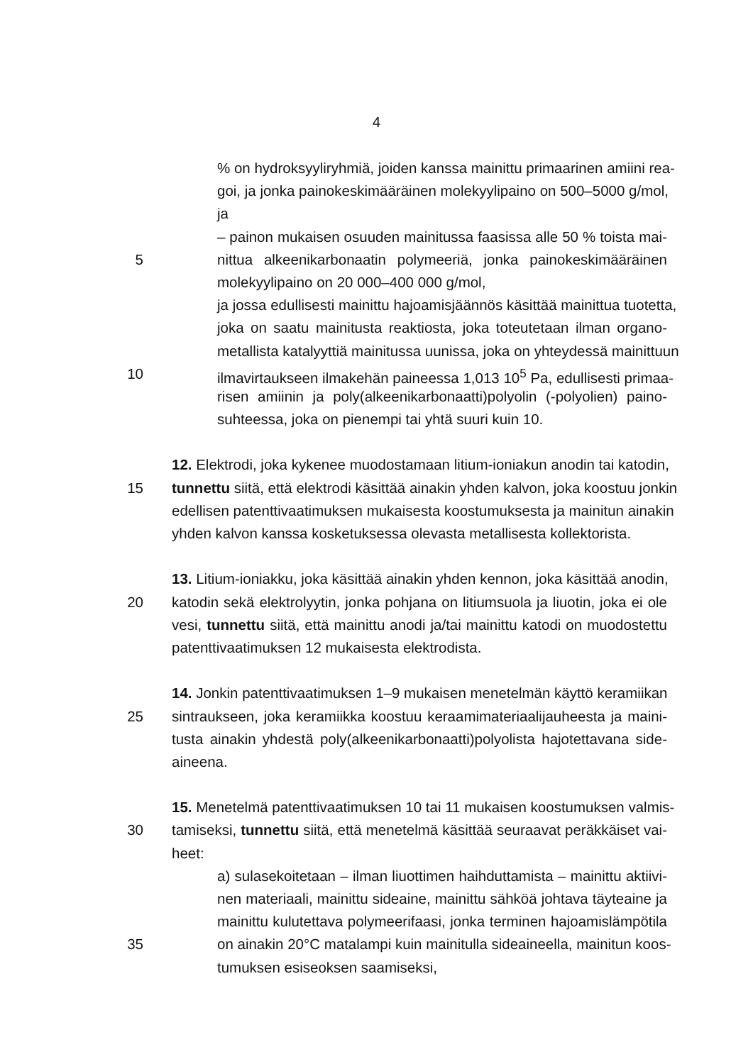4
% on hydroksyyliryhmiä, joiden kanssa mainittu primaarinen amiini rea-
goi, ja jonka painokeskimääräinen molekyylipaino on 500–5000 g/mol,
ja
– painon mukaisen osuuden mainitussa faasissa alle 50 % toista mai-
5 nittua alkeenikarbonaatin polymeeriä, jonka painokeskimääräinen
molekyylipaino on 20 000–400 000 g/mol,
ja jossa edullisesti mainittu hajoamisjäännös käsittää mainittua tuotetta,
joka on saatu mainitusta reaktiosta, joka toteutetaan ilman organo-
metallista katalyyttiä mainitussa uunissa, joka on yhteydessä mainittuun
10 ilmavirtaukseen ilmakehän paineessa 1,013 10<sup>5</sup> Pa, edullisesti primaa-
risen amiinin ja poly(alkeenikarbonaatti)polyolin (-polyolien) paino-
suhteessa, joka on pienempi tai yhtä suuri kuin 10.
12. Elektrodi, joka kykenee muodostamaan litium-ioniakun anodin tai katodin,
15 tunnettu siitä, että elektrodi käsittää ainakin yhden kalvon, joka koostuu jonkin
edellisen patenttivaatimuksen mukaisesta koostumuksesta ja mainitun ainakin
yhden kalvon kanssa kosketuksessa olevasta metallisesta kollektorista.
13. Litium-ioniakku, joka käsittää ainakin yhden kennon, joka käsittää anodin,
20 katodin sekä elektrolyytin, jonka pohjana on litiumsuola ja liuotin, joka ei ole
vesi, tunnettu siitä, että mainittu anodi ja/tai mainittu katodi on muodostettu
patenttivaatimuksen 12 mukaisesta elektrodista.
14. Jonkin patenttivaatimuksen 1–9 mukaisen menetelmän käyttö keramiikan
25 sintraukseen, joka keramiikka koostuu keraamimateriaalijauheesta ja maini-
tusta ainakin yhdestä poly(alkeenikarbonaatti)polyolista hajotettavana side-
aineena.
15. Menetelmä patenttivaatimuksen 10 tai 11 mukaisen koostumuksen valmis-
30 tamiseksi, tunnettu siitä, että menetelmä käsittää seuraavat peräkkäiset vai-
heet:
a) sulasekoitetaan – ilman liuottimen haihduttamista – mainittu aktiivi-
nen materiaali, mainittu sideaine, mainittu sähköä johtava täyteaine ja
mainittu kulutettava polymeerifaasi, jonka terminen hajoamislämpötila
35 on ainakin 20°C matalampi kuin mainitulla sideaineella, mainitun koos-
tumuksen esiseoksen saamiseksi,